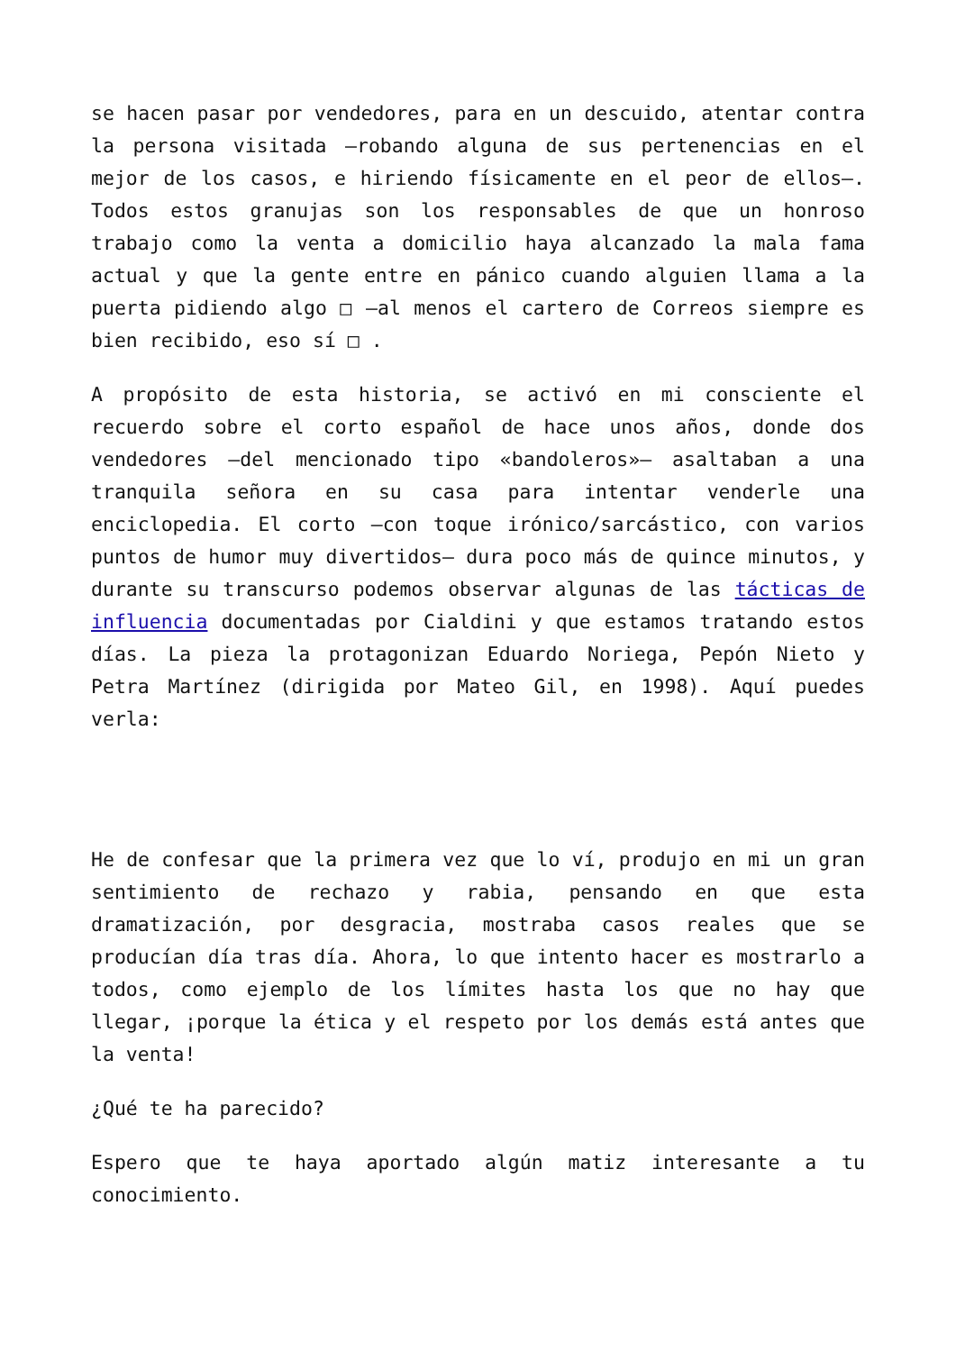se hacen pasar por vendedores, para en un descuido, atentar contra la persona visitada –robando alguna de sus pertenencias en el mejor de los casos, e hiriendo físicamente en el peor de ellos–. Todos estos granujas son los responsables de que un honroso trabajo como la venta a domicilio haya alcanzado la mala fama actual y que la gente entre en pánico cuando alguien llama a la puerta pidiendo algo □ –al menos el cartero de Correos siempre es bien recibido, eso sí □ .
A propósito de esta historia, se activó en mi consciente el recuerdo sobre el corto español de hace unos años, donde dos vendedores –del mencionado tipo «bandoleros»– asaltaban a una tranquila señora en su casa para intentar venderle una enciclopedia. El corto –con toque irónico/sarcástico, con varios puntos de humor muy divertidos– dura poco más de quince minutos, y durante su transcurso podemos observar algunas de las tácticas de influencia documentadas por Cialdini y que estamos tratando estos días. La pieza la protagonizan Eduardo Noriega, Pepón Nieto y Petra Martínez (dirigida por Mateo Gil, en 1998). Aquí puedes verla:
He de confesar que la primera vez que lo ví, produjo en mi un gran sentimiento de rechazo y rabia, pensando en que esta dramatización, por desgracia, mostraba casos reales que se producían día tras día. Ahora, lo que intento hacer es mostrarlo a todos, como ejemplo de los límites hasta los que no hay que llegar, ¡porque la ética y el respeto por los demás está antes que la venta!
¿Qué te ha parecido?
Espero que te haya aportado algún matiz interesante a tu conocimiento.